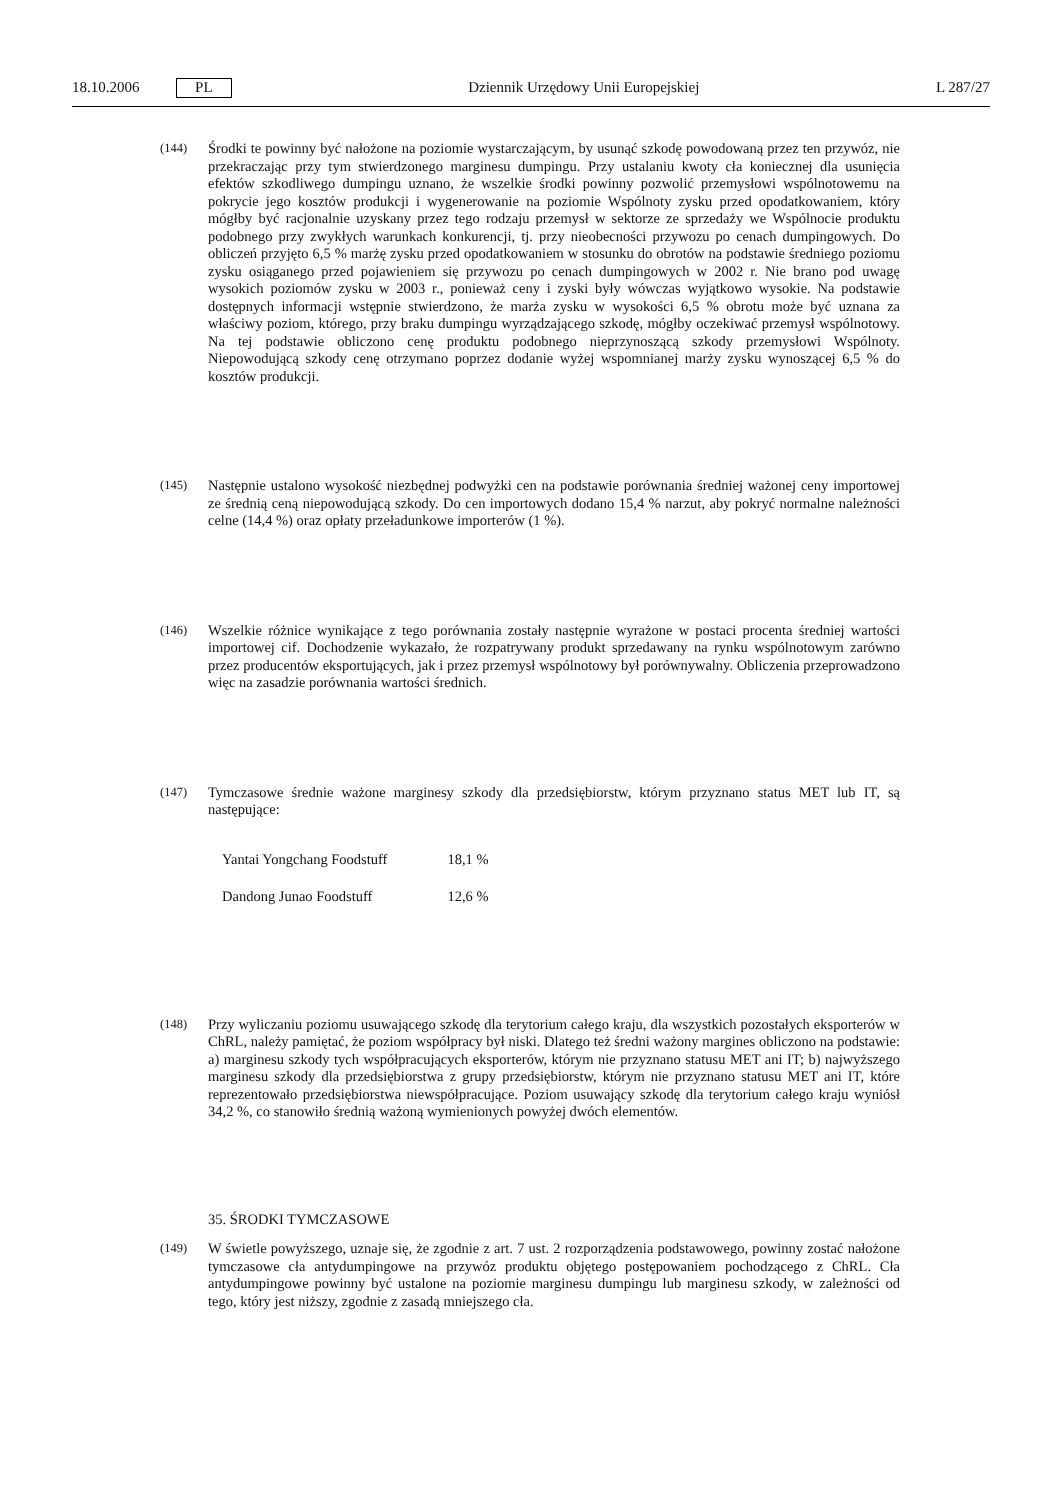18.10.2006 PL Dziennik Urzędowy Unii Europejskiej L 287/27
(144)
Środki te powinny być nałożone na poziomie wystarczającym, by usunąć szkodę powodowaną przez ten przywóz, nie przekraczając przy tym stwierdzonego marginesu dumpingu. Przy ustalaniu kwoty cła koniecznej dla usunięcia efektów szkodliwego dumpingu uznano, że wszelkie środki powinny pozwolić przemysłowi wspólnotowemu na pokrycie jego kosztów produkcji i wygenerowanie na poziomie Wspólnoty zysku przed opodatkowaniem, który mógłby być racjonalnie uzyskany przez tego rodzaju przemysł w sektorze ze sprzedaży we Wspólnocie produktu podobnego przy zwykłych warunkach konkurencji, tj. przy nieobecności przywozu po cenach dumpingowych. Do obliczeń przyjęto 6,5 % marżę zysku przed opodatkowaniem w stosunku do obrotów na podstawie średniego poziomu zysku osiąganego przed pojawieniem się przywozu po cenach dumpingowych w 2002 r. Nie brano pod uwagę wysokich poziomów zysku w 2003 r., ponieważ ceny i zyski były wówczas wyjątkowo wysokie. Na podstawie dostępnych informacji wstępnie stwierdzono, że marża zysku w wysokości 6,5 % obrotu może być uznana za właściwy poziom, którego, przy braku dumpingu wyrządzającego szkodę, mógłby oczekiwać przemysł wspólnotowy. Na tej podstawie obliczono cenę produktu podobnego nieprzynoszącą szkody przemysłowi Wspólnoty. Niepowodującą szkody cenę otrzymano poprzez dodanie wyżej wspomnianej marży zysku wynoszącej 6,5 % do kosztów produkcji.
(145)
Następnie ustalono wysokość niezbędnej podwyżki cen na podstawie porównania średniej ważonej ceny importowej ze średnią ceną niepowodującą szkody. Do cen importowych dodano 15,4 % narzut, aby pokryć normalne należności celne (14,4 %) oraz opłaty przeładunkowe importerów (1 %).
(146)
Wszelkie różnice wynikające z tego porównania zostały następnie wyrażone w postaci procenta średniej wartości importowej cif. Dochodzenie wykazało, że rozpatrywany produkt sprzedawany na rynku wspólnotowym zarówno przez producentów eksportujących, jak i przez przemysł wspólnotowy był porównywalny. Obliczenia przeprowadzono więc na zasadzie porównania wartości średnich.
(147)
Tymczasowe średnie ważone marginesy szkody dla przedsiębiorstw, którym przyznano status MET lub IT, są następujące:
| Yantai Yongchang Foodstuff | 18,1 % |
| Dandong Junao Foodstuff | 12,6 % |
(148)
Przy wyliczaniu poziomu usuwającego szkodę dla terytorium całego kraju, dla wszystkich pozostałych eksporterów w ChRL, należy pamiętać, że poziom współpracy był niski. Dlatego też średni ważony margines obliczono na podstawie: a) marginesu szkody tych współpracujących eksporterów, którym nie przyznano statusu MET ani IT; b) najwyższego marginesu szkody dla przedsiębiorstwa z grupy przedsiębiorstw, którym nie przyznano statusu MET ani IT, które reprezentowało przedsiębiorstwa niewspółpracujące. Poziom usuwający szkodę dla terytorium całego kraju wyniósł 34,2 %, co stanowiło średnią ważoną wymienionych powyżej dwóch elementów.
35. ŚRODKI TYMCZASOWE
(149)
W świetle powyższego, uznaje się, że zgodnie z art. 7 ust. 2 rozporządzenia podstawowego, powinny zostać nałożone tymczasowe cła antydumpingowe na przywóz produktu objętego postępowaniem pochodzącego z ChRL. Cła antydumpingowe powinny być ustalone na poziomie marginesu dumpingu lub marginesu szkody, w zależności od tego, który jest niższy, zgodnie z zasadą mniejszego cła.